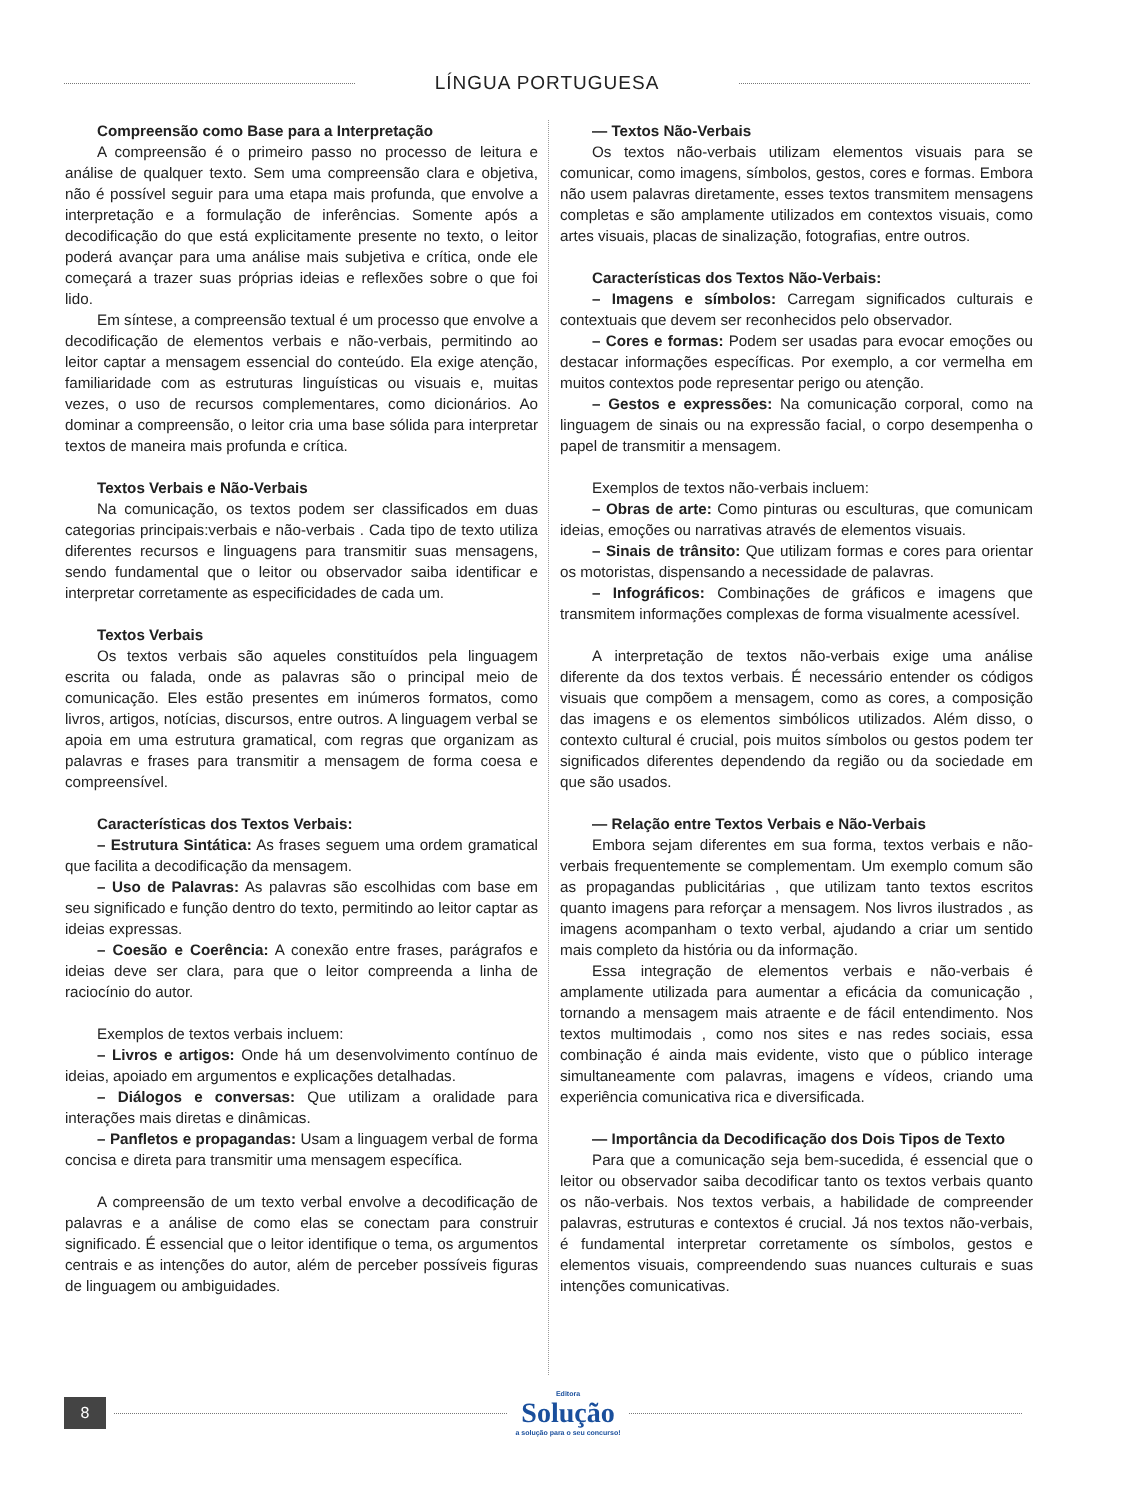LÍNGUA PORTUGUESA
Compreensão como Base para a Interpretação
A compreensão é o primeiro passo no processo de leitura e análise de qualquer texto. Sem uma compreensão clara e objetiva, não é possível seguir para uma etapa mais profunda, que envolve a interpretação e a formulação de inferências. Somente após a decodificação do que está explicitamente presente no texto, o leitor poderá avançar para uma análise mais subjetiva e crítica, onde ele começará a trazer suas próprias ideias e reflexões sobre o que foi lido.
Em síntese, a compreensão textual é um processo que envolve a decodificação de elementos verbais e não-verbais, permitindo ao leitor captar a mensagem essencial do conteúdo. Ela exige atenção, familiaridade com as estruturas linguísticas ou visuais e, muitas vezes, o uso de recursos complementares, como dicionários. Ao dominar a compreensão, o leitor cria uma base sólida para interpretar textos de maneira mais profunda e crítica.
Textos Verbais e Não-Verbais
Na comunicação, os textos podem ser classificados em duas categorias principais:verbais e não-verbais . Cada tipo de texto utiliza diferentes recursos e linguagens para transmitir suas mensagens, sendo fundamental que o leitor ou observador saiba identificar e interpretar corretamente as especificidades de cada um.
Textos Verbais
Os textos verbais são aqueles constituídos pela linguagem escrita ou falada, onde as palavras são o principal meio de comunicação. Eles estão presentes em inúmeros formatos, como livros, artigos, notícias, discursos, entre outros. A linguagem verbal se apoia em uma estrutura gramatical, com regras que organizam as palavras e frases para transmitir a mensagem de forma coesa e compreensível.
Características dos Textos Verbais:
– Estrutura Sintática: As frases seguem uma ordem gramatical que facilita a decodificação da mensagem.
– Uso de Palavras: As palavras são escolhidas com base em seu significado e função dentro do texto, permitindo ao leitor captar as ideias expressas.
– Coesão e Coerência: A conexão entre frases, parágrafos e ideias deve ser clara, para que o leitor compreenda a linha de raciocínio do autor.
Exemplos de textos verbais incluem:
– Livros e artigos: Onde há um desenvolvimento contínuo de ideias, apoiado em argumentos e explicações detalhadas.
– Diálogos e conversas: Que utilizam a oralidade para interações mais diretas e dinâmicas.
– Panfletos e propagandas: Usam a linguagem verbal de forma concisa e direta para transmitir uma mensagem específica.
A compreensão de um texto verbal envolve a decodificação de palavras e a análise de como elas se conectam para construir significado. É essencial que o leitor identifique o tema, os argumentos centrais e as intenções do autor, além de perceber possíveis figuras de linguagem ou ambiguidades.
— Textos Não-Verbais
Os textos não-verbais utilizam elementos visuais para se comunicar, como imagens, símbolos, gestos, cores e formas. Embora não usem palavras diretamente, esses textos transmitem mensagens completas e são amplamente utilizados em contextos visuais, como artes visuais, placas de sinalização, fotografias, entre outros.
Características dos Textos Não-Verbais:
– Imagens e símbolos: Carregam significados culturais e contextuais que devem ser reconhecidos pelo observador.
– Cores e formas: Podem ser usadas para evocar emoções ou destacar informações específicas. Por exemplo, a cor vermelha em muitos contextos pode representar perigo ou atenção.
– Gestos e expressões: Na comunicação corporal, como na linguagem de sinais ou na expressão facial, o corpo desempenha o papel de transmitir a mensagem.
Exemplos de textos não-verbais incluem:
– Obras de arte: Como pinturas ou esculturas, que comunicam ideias, emoções ou narrativas através de elementos visuais.
– Sinais de trânsito: Que utilizam formas e cores para orientar os motoristas, dispensando a necessidade de palavras.
– Infográficos: Combinações de gráficos e imagens que transmitem informações complexas de forma visualmente acessível.
A interpretação de textos não-verbais exige uma análise diferente da dos textos verbais. É necessário entender os códigos visuais que compõem a mensagem, como as cores, a composição das imagens e os elementos simbólicos utilizados. Além disso, o contexto cultural é crucial, pois muitos símbolos ou gestos podem ter significados diferentes dependendo da região ou da sociedade em que são usados.
— Relação entre Textos Verbais e Não-Verbais
Embora sejam diferentes em sua forma, textos verbais e não-verbais frequentemente se complementam. Um exemplo comum são as propagandas publicitárias , que utilizam tanto textos escritos quanto imagens para reforçar a mensagem. Nos livros ilustrados , as imagens acompanham o texto verbal, ajudando a criar um sentido mais completo da história ou da informação.
Essa integração de elementos verbais e não-verbais é amplamente utilizada para aumentar a eficácia da comunicação , tornando a mensagem mais atraente e de fácil entendimento. Nos textos multimodais , como nos sites e nas redes sociais, essa combinação é ainda mais evidente, visto que o público interage simultaneamente com palavras, imagens e vídeos, criando uma experiência comunicativa rica e diversificada.
— Importância da Decodificação dos Dois Tipos de Texto
Para que a comunicação seja bem-sucedida, é essencial que o leitor ou observador saiba decodificar tanto os textos verbais quanto os não-verbais. Nos textos verbais, a habilidade de compreender palavras, estruturas e contextos é crucial. Já nos textos não-verbais, é fundamental interpretar corretamente os símbolos, gestos e elementos visuais, compreendendo suas nuances culturais e suas intenções comunicativas.
8
Editora
Solução
a solução para o seu concurso!